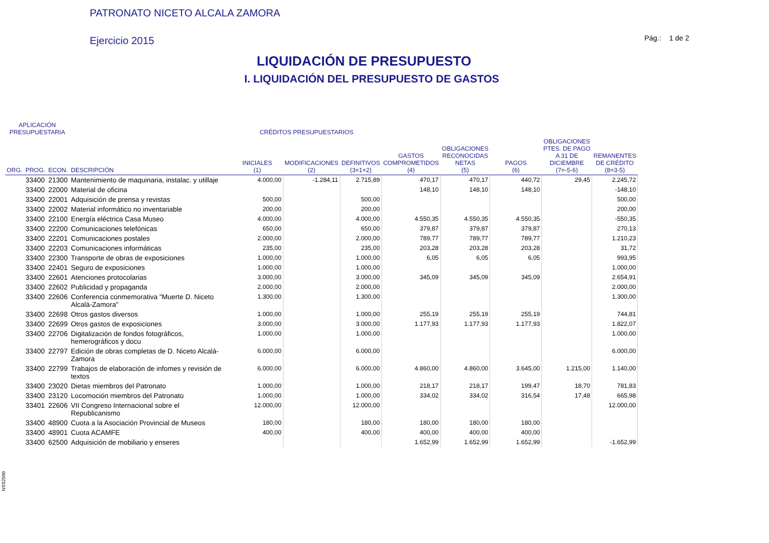PATRONATO NICETO ALCALA ZAMORA
Ejercicio 2015 Pág.: 1 de 2
LIQUIDACIÓN DE PRESUPUESTO
I. LIQUIDACIÓN DEL PRESUPUESTO DE GASTOS
| APLICACIÓN PRESUPUESTARIA | | | | CRÉDITOS PRESUPUESTARIOS | | | | | | | |
| --- | --- | --- | --- | --- | --- | --- | --- | --- | --- | --- | --- |
| ORG. | PROG. | ECON. | DESCRIPCIÓN | INICIALES (1) | MODIFICACIONES (2) | DEFINITIVOS (3=1+2) | GASTOS COMPROMETIDOS (4) | OBLIGACIONES RECONOCIDAS NETAS (5) | PAGOS (6) | OBLIGACIONES PTES. DE PAGO A 31 DE DICIEMBRE (7=-5-6) | REMANENTES DE CRÉDITO (8=3-5) |
| | 33400 | 21300 | Mantenimiento de maquinaria, instalac. y utillaje | 4.000,00 | -1.284,11 | 2.715,89 | 470,17 | 470,17 | 440,72 | 29,45 | 2.245,72 |
| | 33400 | 22000 | Material de oficina | | | | 148,10 | 148,10 | 148,10 | | -148,10 |
| | 33400 | 22001 | Adquisición de prensa y revistas | 500,00 | | 500,00 | | | | | 500,00 |
| | 33400 | 22002 | Material informático no inventariable | 200,00 | | 200,00 | | | | | 200,00 |
| | 33400 | 22100 | Energía eléctrica Casa Museo | 4.000,00 | | 4.000,00 | 4.550,35 | 4.550,35 | 4.550,35 | | -550,35 |
| | 33400 | 22200 | Comunicaciones telefónicas | 650,00 | | 650,00 | 379,87 | 379,87 | 379,87 | | 270,13 |
| | 33400 | 22201 | Comunicaciones postales | 2.000,00 | | 2.000,00 | 789,77 | 789,77 | 789,77 | | 1.210,23 |
| | 33400 | 22203 | Comunicaciones informáticas | 235,00 | | 235,00 | 203,28 | 203,28 | 203,28 | | 31,72 |
| | 33400 | 22300 | Transporte de obras de exposiciones | 1.000,00 | | 1.000,00 | 6,05 | 6,05 | 6,05 | | 993,95 |
| | 33400 | 22401 | Seguro de exposiciones | 1.000,00 | | 1.000,00 | | | | | 1.000,00 |
| | 33400 | 22601 | Atenciones protocolarias | 3.000,00 | | 3.000,00 | 345,09 | 345,09 | 345,09 | | 2.654,91 |
| | 33400 | 22602 | Publicidad y propaganda | 2.000,00 | | 2.000,00 | | | | | 2.000,00 |
| | 33400 | 22606 | Conferencia conmemorativa "Muerte D. Niceto Alcalá-Zamora" | 1.300,00 | | 1.300,00 | | | | | 1.300,00 |
| | 33400 | 22698 | Otros gastos diversos | 1.000,00 | | 1.000,00 | 255,19 | 255,19 | 255,19 | | 744,81 |
| | 33400 | 22699 | Otros gastos de exposiciones | 3.000,00 | | 3.000,00 | 1.177,93 | 1.177,93 | 1.177,93 | | 1.822,07 |
| | 33400 | 22706 | Digitalización de fondos fotográficos, hemerográficos y docu | 1.000,00 | | 1.000,00 | | | | | 1.000,00 |
| | 33400 | 22797 | Edición de obras completas de D. Niceto Alcalá-Zamora | 6.000,00 | | 6.000,00 | | | | | 6.000,00 |
| | 33400 | 22799 | Trabajos de elaboración de infomes y revisión de textos | 6.000,00 | | 6.000,00 | 4.860,00 | 4.860,00 | 3.645,00 | 1.215,00 | 1.140,00 |
| | 33400 | 23020 | Dietas miembros del Patronato | 1.000,00 | | 1.000,00 | 218,17 | 218,17 | 199,47 | 18,70 | 781,83 |
| | 33400 | 23120 | Locomoción miembros del Patronato | 1.000,00 | | 1.000,00 | 334,02 | 334,02 | 316,54 | 17,48 | 665,98 |
| | 33401 | 22606 | VII Congreso Internacional sobre el Republicanismo | 12.000,00 | | 12.000,00 | | | | | 12.000,00 |
| | 33400 | 48900 | Cuota a la Asociación Provincial de Museos | 180,00 | | 180,00 | 180,00 | 180,00 | 180,00 | | |
| | 33400 | 48901 | Cuota ACAMFE | 400,00 | | 400,00 | 400,00 | 400,00 | 400,00 | | |
| | 33400 | 62500 | Adquisición de mobiliario y enseres | | | | 1.652,99 | 1.652,99 | 1.652,99 | | -1.652,99 |
NSS2500